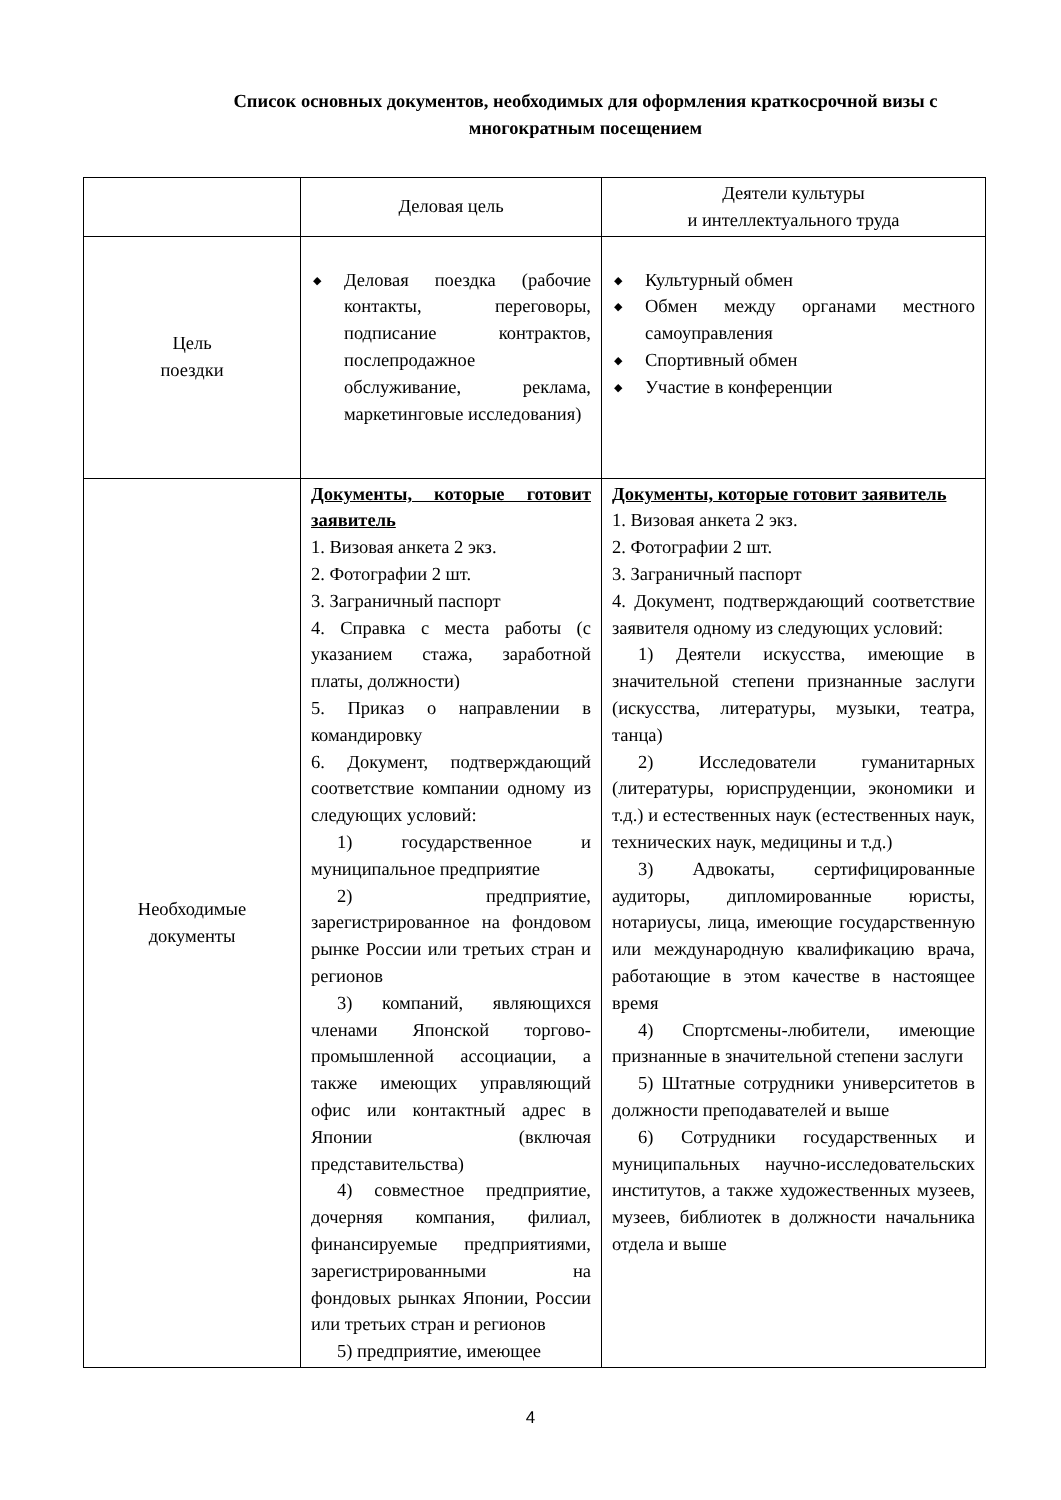Список основных документов, необходимых для оформления краткосрочной визы с многократным посещением
| | Деловая цель | Деятели культуры и интеллектуального труда |
| Цель поездки | ◆ Деловая поездка (рабочие контакты, переговоры, подписание контрактов, послепродажное обслуживание, реклама, маркетинговые исследования) | ◆ Культурный обмен ◆ Обмен между органами местного самоуправления ◆ Спортивный обмен ◆ Участие в конференции |
| Необходимые документы | Документы, которые готовит заявитель 1. Визовая анкета 2 экз. 2. Фотографии 2 шт. 3. Заграничный паспорт 4. Справка с места работы (с указанием стажа, заработной платы, должности) 5. Приказ о направлении в командировку 6. Документ, подтверждающий соответствие компании одному из следующих условий: 1) государственное и муниципальное предприятие 2) предприятие, зарегистрированное на фондовом рынке России или третьих стран и регионов 3) компаний, являющихся членами Японской торгово-промышленной ассоциации, а также имеющих управляющий офис или контактный адрес в Японии (включая представительства) 4) совместное предприятие, дочерняя компания, филиал, финансируемые предприятиями, зарегистрированными на фондовых рынках Японии, России или третьих стран и регионов 5) предприятие, имеющее | Документы, которые готовит заявитель 1. Визовая анкета 2 экз. 2. Фотографии 2 шт. 3. Заграничный паспорт 4. Документ, подтверждающий соответствие заявителя одному из следующих условий: 1) Деятели искусства, имеющие в значительной степени признанные заслуги (искусства, литературы, музыки, театра, танца) 2) Исследователи гуманитарных (литературы, юриспруденции, экономики и т.д.) и естественных наук (естественных наук, технических наук, медицины и т.д.) 3) Адвокаты, сертифицированные аудиторы, дипломированные юристы, нотариусы, лица, имеющие государственную или международную квалификацию врача, работающие в этом качестве в настоящее время 4) Спортсмены-любители, имеющие признанные в значительной степени заслуги 5) Штатные сотрудники университетов в должности преподавателей и выше 6) Сотрудники государственных и муниципальных научно-исследовательских институтов, а также художественных музеев, музеев, библиотек в должности начальника отдела и выше |
4